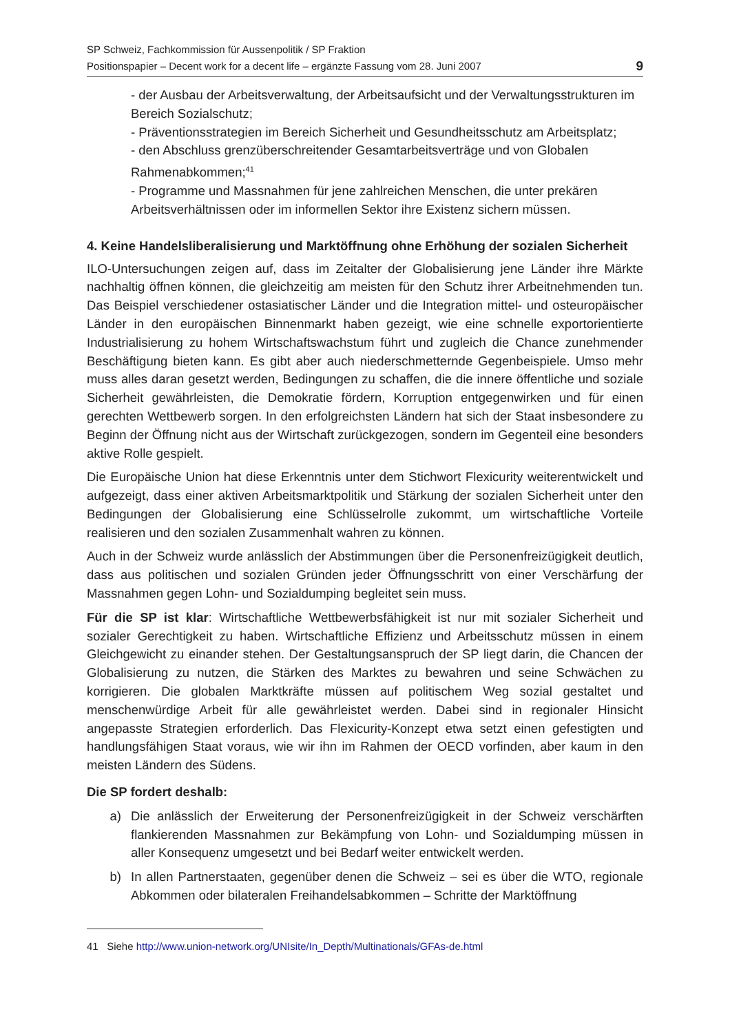SP Schweiz, Fachkommission für Aussenpolitik / SP Fraktion
Positionspapier – Decent work for a decent life – ergänzte Fassung vom 28. Juni 2007
9
- der Ausbau der Arbeitsverwaltung, der Arbeitsaufsicht und der Verwaltungsstrukturen im Bereich Sozialschutz;
- Präventionsstrategien im Bereich Sicherheit und Gesundheitsschutz am Arbeitsplatz;
- den Abschluss grenzüberschreitender Gesamtarbeitsverträge und von Globalen Rahmenabkommen;<sup>41</sup>
- Programme und Massnahmen für jene zahlreichen Menschen, die unter prekären Arbeitsverhältnissen oder im informellen Sektor ihre Existenz sichern müssen.
4. Keine Handelsliberalisierung und Marktöffnung ohne Erhöhung der sozialen Sicherheit
ILO-Untersuchungen zeigen auf, dass im Zeitalter der Globalisierung jene Länder ihre Märkte nachhaltig öffnen können, die gleichzeitig am meisten für den Schutz ihrer Arbeitnehmenden tun. Das Beispiel verschiedener ostasiatischer Länder und die Integration mittel- und osteuropäischer Länder in den europäischen Binnenmarkt haben gezeigt, wie eine schnelle exportorientierte Industrialisierung zu hohem Wirtschaftswachstum führt und zugleich die Chance zunehmender Beschäftigung bieten kann. Es gibt aber auch niederschmetternde Gegenbeispiele. Umso mehr muss alles daran gesetzt werden, Bedingungen zu schaffen, die die innere öffentliche und soziale Sicherheit gewährleisten, die Demokratie fördern, Korruption entgegenwirken und für einen gerechten Wettbewerb sorgen. In den erfolgreichsten Ländern hat sich der Staat insbesondere zu Beginn der Öffnung nicht aus der Wirtschaft zurückgezogen, sondern im Gegenteil eine besonders aktive Rolle gespielt.
Die Europäische Union hat diese Erkenntnis unter dem Stichwort Flexicurity weiterentwickelt und aufgezeigt, dass einer aktiven Arbeitsmarktpolitik und Stärkung der sozialen Sicherheit unter den Bedingungen der Globalisierung eine Schlüsselrolle zukommt, um wirtschaftliche Vorteile realisieren und den sozialen Zusammenhalt wahren zu können.
Auch in der Schweiz wurde anlässlich der Abstimmungen über die Personenfreizügigkeit deutlich, dass aus politischen und sozialen Gründen jeder Öffnungsschritt von einer Verschärfung der Massnahmen gegen Lohn- und Sozialdumping begleitet sein muss.
Für die SP ist klar: Wirtschaftliche Wettbewerbsfähigkeit ist nur mit sozialer Sicherheit und sozialer Gerechtigkeit zu haben. Wirtschaftliche Effizienz und Arbeitsschutz müssen in einem Gleichgewicht zu einander stehen. Der Gestaltungsanspruch der SP liegt darin, die Chancen der Globalisierung zu nutzen, die Stärken des Marktes zu bewahren und seine Schwächen zu korrigieren. Die globalen Marktkräfte müssen auf politischem Weg sozial gestaltet und menschenwürdige Arbeit für alle gewährleistet werden. Dabei sind in regionaler Hinsicht angepasste Strategien erforderlich. Das Flexicurity-Konzept etwa setzt einen gefestigten und handlungsfähigen Staat voraus, wie wir ihn im Rahmen der OECD vorfinden, aber kaum in den meisten Ländern des Südens.
Die SP fordert deshalb:
a) Die anlässlich der Erweiterung der Personenfreizügigkeit in der Schweiz verschärften flankierenden Massnahmen zur Bekämpfung von Lohn- und Sozialdumping müssen in aller Konsequenz umgesetzt und bei Bedarf weiter entwickelt werden.
b) In allen Partnerstaaten, gegenüber denen die Schweiz – sei es über die WTO, regionale Abkommen oder bilateralen Freihandelsabkommen – Schritte der Marktöffnung
41 Siehe http://www.union-network.org/UNIsite/In_Depth/Multinationals/GFAs-de.html